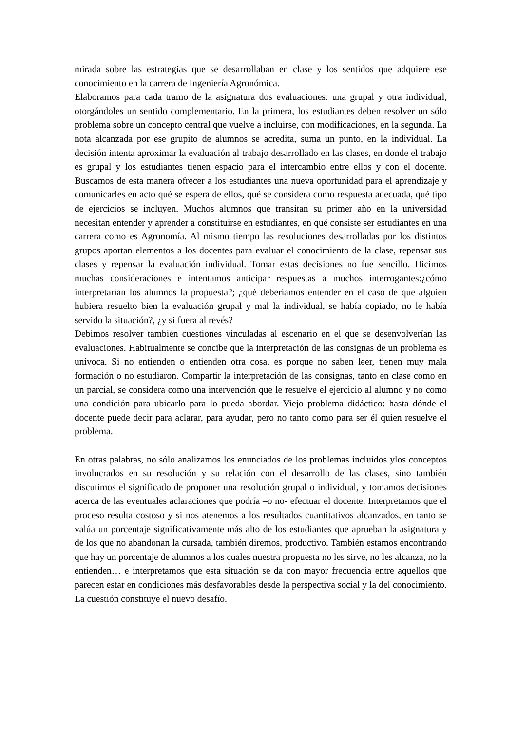mirada sobre las estrategias que se desarrollaban en clase y los sentidos que adquiere ese conocimiento en la carrera de Ingeniería Agronómica.
Elaboramos para cada tramo de la asignatura dos evaluaciones: una grupal y otra individual, otorgándoles un sentido complementario. En la primera, los estudiantes deben resolver un sólo problema sobre un concepto central que vuelve a incluirse, con modificaciones, en la segunda. La nota alcanzada por ese grupito de alumnos se acredita, suma un punto, en la individual. La decisión intenta aproximar la evaluación al trabajo desarrollado en las clases, en donde el trabajo es grupal y los estudiantes tienen espacio para el intercambio entre ellos y con el docente. Buscamos de esta manera ofrecer a los estudiantes una nueva oportunidad para el aprendizaje y comunicarles en acto qué se espera de ellos, qué se considera como respuesta adecuada, qué tipo de ejercicios se incluyen. Muchos alumnos que transitan su primer año en la universidad necesitan entender y aprender a constituirse en estudiantes, en qué consiste ser estudiantes en una carrera como es Agronomía. Al mismo tiempo las resoluciones desarrolladas por los distintos grupos aportan elementos a los docentes para evaluar el conocimiento de la clase, repensar sus clases y repensar la evaluación individual. Tomar estas decisiones no fue sencillo. Hicimos muchas consideraciones e intentamos anticipar respuestas a muchos interrogantes:¿cómo interpretarían los alumnos la propuesta?; ¿qué deberíamos entender en el caso de que alguien hubiera resuelto bien la evaluación grupal y mal la individual, se había copiado, no le había servido la situación?, ¿y si fuera al revés?
Debimos resolver también cuestiones vinculadas al escenario en el que se desenvolverían las evaluaciones. Habitualmente se concibe que la interpretación de las consignas de un problema es unívoca. Si no entienden o entienden otra cosa, es porque no saben leer, tienen muy mala formación o no estudiaron. Compartir la interpretación de las consignas, tanto en clase como en un parcial, se considera como una intervención que le resuelve el ejercicio al alumno y no como una condición para ubicarlo para lo pueda abordar. Viejo problema didáctico: hasta dónde el docente puede decir para aclarar, para ayudar, pero no tanto como para ser él quien resuelve el problema.
En otras palabras, no sólo analizamos los enunciados de los problemas incluidos ylos conceptos involucrados en su resolución y su relación con el desarrollo de las clases, sino también discutimos el significado de proponer una resolución grupal o individual, y tomamos decisiones acerca de las eventuales aclaraciones que podría –o no- efectuar el docente. Interpretamos que el proceso resulta costoso y si nos atenemos a los resultados cuantitativos alcanzados, en tanto se valúa un porcentaje significativamente más alto de los estudiantes que aprueban la asignatura y de los que no abandonan la cursada, también diremos, productivo. También estamos encontrando que hay un porcentaje de alumnos a los cuales nuestra propuesta no les sirve, no les alcanza, no la entienden… e interpretamos que esta situación se da con mayor frecuencia entre aquellos que parecen estar en condiciones más desfavorables desde la perspectiva social y la del conocimiento. La cuestión constituye el nuevo desafío.